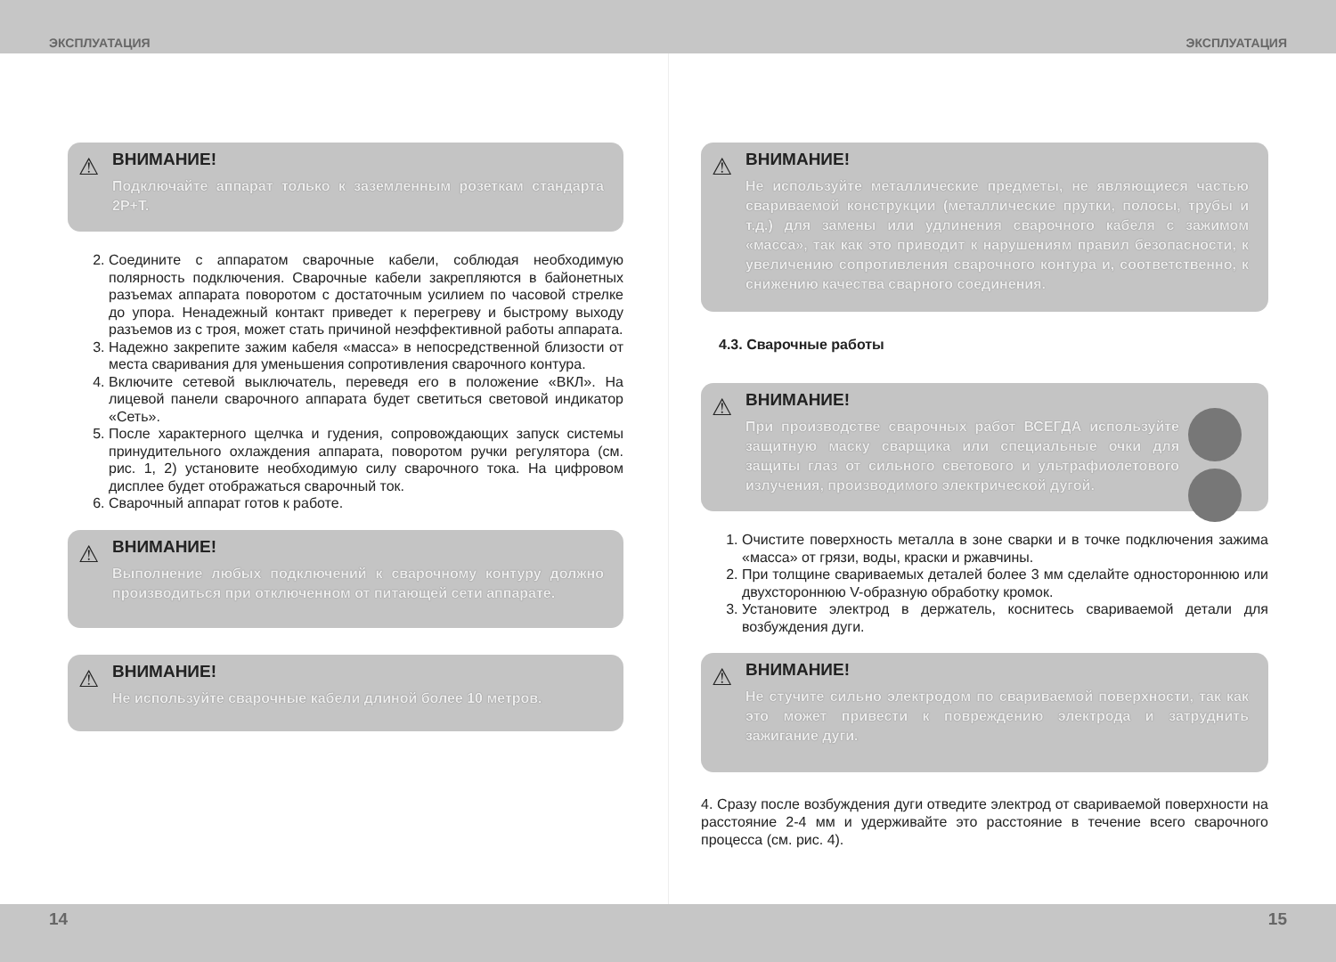ЭКСПЛУАТАЦИЯ ЭКСПЛУАТАЦИЯ
⚠
ВНИМАНИЕ!
Подключайте аппарат только к заземленным розеткам стандарта 2Р+Т.
2. Соедините с аппаратом сварочные кабели, соблюдая необходимую полярность подключения. Сварочные кабели закрепляются в байонетных разъемах аппарата поворотом с достаточным усилием по часовой стрелке до упора. Ненадежный контакт приведет к перегреву и быстрому выходу разъемов из с троя, может стать причиной неэффективной работы аппарата.
3. Надежно закрепите зажим кабеля «масса» в непосредственной близости от места сваривания для уменьшения сопротивления сварочного контура.
4. Включите сетевой выключатель, переведя его в положение «ВКЛ». На лицевой панели сварочного аппарата будет светиться световой индикатор «Сеть».
5. После характерного щелчка и гудения, сопровождающих запуск системы принудительного охлаждения аппарата, поворотом ручки регулятора (см. рис. 1, 2) установите необходимую силу сварочного тока. На цифровом дисплее будет отображаться сварочный ток.
6. Сварочный аппарат готов к работе.
⚠
ВНИМАНИЕ!
Выполнение любых подключений к сварочному контуру должно производиться при отключенном от питающей сети аппарате.
⚠
ВНИМАНИЕ!
Не используйте сварочные кабели длиной более 10 метров.
⚠
ВНИМАНИЕ!
Не используйте металлические предметы, не являющиеся частью свариваемой конструкции (металлические прутки, полосы, трубы и т.д.) для замены или удлинения сварочного кабеля с зажимом «масса», так как это приводит к нарушениям правил безопасности, к увеличению сопротивления сварочного контура и, соответственно, к снижению качества сварного соединения.
4.3. Сварочные работы
⚠
ВНИМАНИЕ!
При производстве сварочных работ ВСЕГДА используйте защитную маску сварщика или специальные очки для защиты глаз от сильного светового и ультрафиолетового излучения, производимого электрической дугой.
1. Очистите поверхность металла в зоне сварки и в точке подключения зажима «масса» от грязи, воды, краски и ржавчины.
2. При толщине свариваемых деталей более 3 мм сделайте одностороннюю или двухстороннюю V-образную обработку кромок.
3. Установите электрод в держатель, коснитесь свариваемой детали для возбуждения дуги.
⚠
ВНИМАНИЕ!
Не стучите сильно электродом по свариваемой поверхности, так как это может привести к повреждению электрода и затруднить зажигание дуги.
4. Сразу после возбуждения дуги отведите электрод от свариваемой поверхности на расстояние 2-4 мм и удерживайте это расстояние в течение всего сварочного процесса (см. рис. 4).
14 15